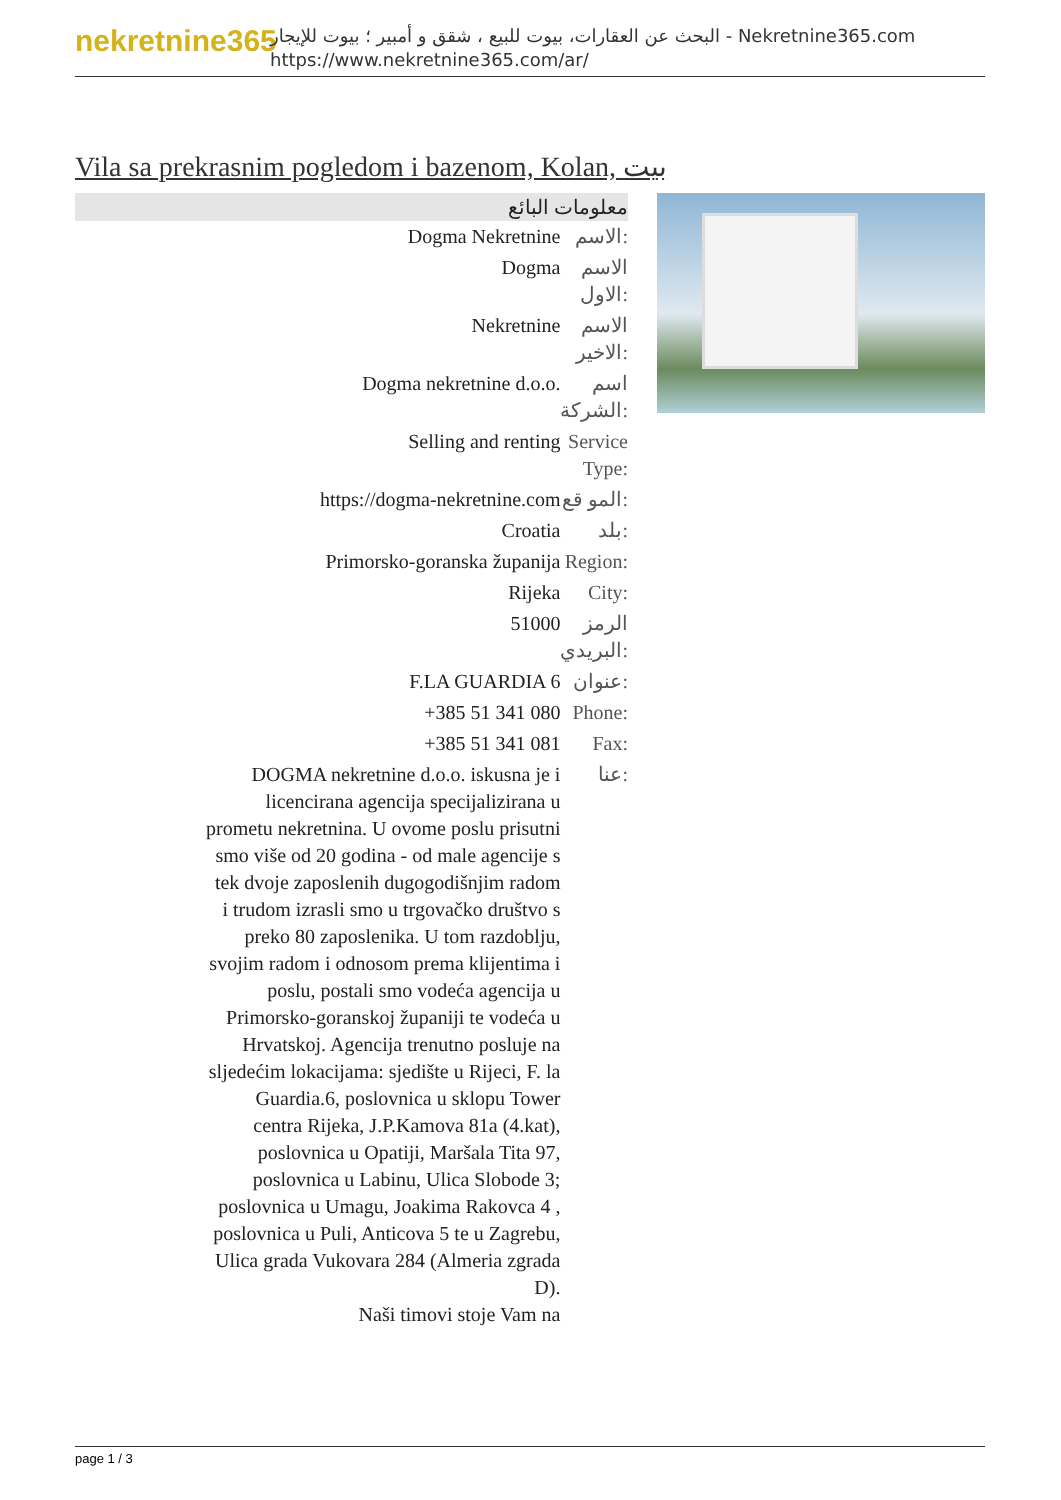nekretnine365
البحث عن العقارات، بيوت للبيع ، شقق و أمبير ؛ بيوت للإيجار - Nekretnine365.com
https://www.nekretnine365.com/ar/
Vila sa prekrasnim pogledom i bazenom, Kolan, بيت
| معلومات البائع | |
| --- | --- |
| Dogma Nekretnine | الاسم: |
| Dogma | الاسم الاول: |
| Nekretnine | الاسم الاخير: |
| Dogma nekretnine d.o.o. | اسم الشركة: |
| Selling and renting | Service Type: |
| https://dogma-nekretnine.com | المو قع: |
| Croatia | بلد: |
| Primorsko-goranska županija | Region: |
| Rijeka | City: |
| 51000 | الرمز البريدي: |
| F.LA GUARDIA 6 | عنوان: |
| +385 51 341 080 | Phone: |
| +385 51 341 081 | Fax: |
| DOGMA nekretnine d.o.o. iskusna je i licencirana agencija specijalizirana u prometu nekretnina. U ovome poslu prisutni smo više od 20 godina - od male agencije s tek dvoje zaposlenih dugogodišnjim radom i trudom izrasli smo u trgovačko društvo s preko 80 zaposlenika. U tom razdoblju, svojim radom i odnosom prema klijentima i poslu, postali smo vodeća agencija u Primorsko-goranskoj županiji te vodeća u Hrvatskoj. Agencija trenutno posluje na sljedećim lokacijama: sjedište u Rijeci, F. la Guardia.6, poslovnica u sklopu Tower centra Rijeka, J.P.Kamova 81a (4.kat), poslovnica u Opatiji, Maršala Tita 97, poslovnica u Labinu, Ulica Slobode 3; poslovnica u Umagu, Joakima Rakovca 4 , poslovnica u Puli, Anticova 5 te u Zagrebu, Ulica grada Vukovara 284 (Almeria zgrada D). Naši timovi stoje Vam na | عنا: |
page 1 / 3